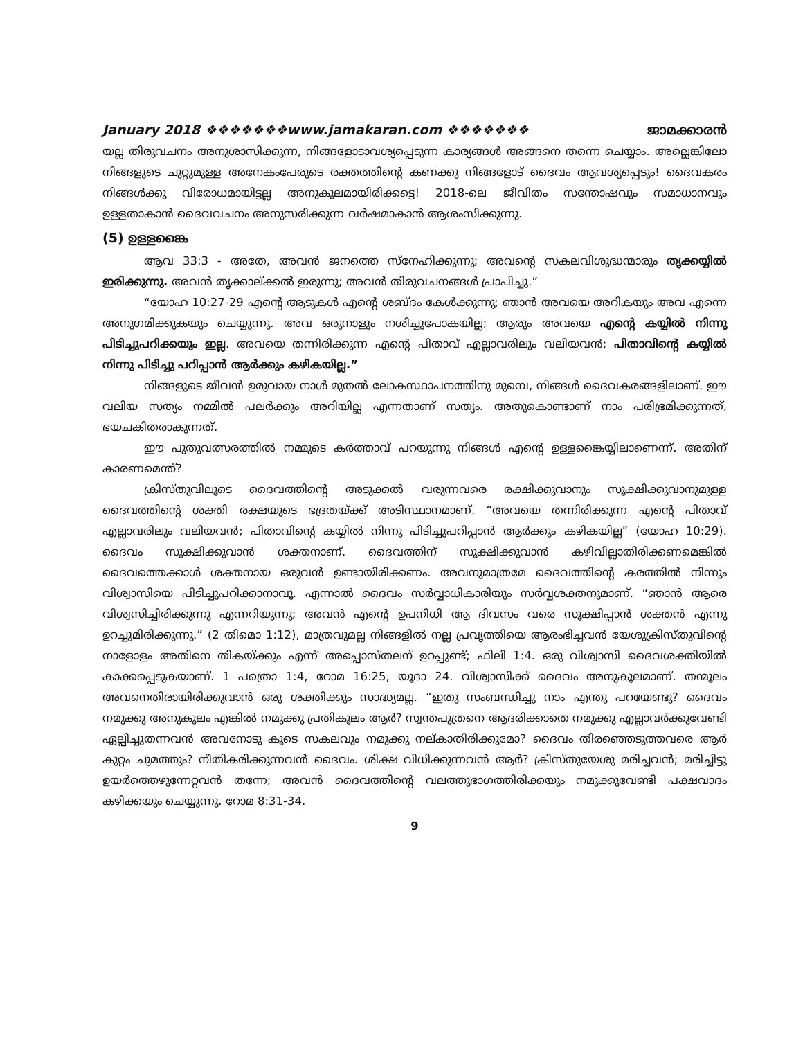January 2018 ❖❖❖❖❖❖❖www.jamakaran.com ❖❖❖❖❖❖❖ ജാമക്കാരൻ
യല്ല തിരുവചനം അനുശാസിക്കുന്ന, നിങ്ങളോടാവശ്യപ്പെടുന്ന കാര്യങ്ങൾ അങ്ങനെ തന്നെ ചെയ്യാം. അല്ലെങ്കിലോ നിങ്ങളുടെ ചുറ്റുമുള്ള അനേകംപേരുടെ രക്തത്തിന്റെ കണക്കു നിങ്ങളോട് ദൈവം ആവശ്യപ്പെടും! ദൈവകരം നിങ്ങൾക്കു വിരോധമായിട്ടല്ല അനുകൂലമായിരിക്കട്ടെ! 2018-ലെ ജീവിതം സന്തോഷവും സമാധാനവും ഉള്ളതാകാൻ ദൈവവചനം അനുസരിക്കുന്ന വർഷമാകാൻ ആശംസിക്കുന്നു.
(5) ഉള്ളങ്കൈ
ആവ 33:3 - അതേ, അവൻ ജനത്തെ സ്നേഹിക്കുന്നു; അവന്റെ സകലവിശുദ്ധന്മാരും തൃക്കയ്യിൽ ഇരിക്കുന്നു. അവൻ തൃക്കാല്ക്കൽ ഇരുന്നു; അവൻ തിരുവചനങ്ങൾ പ്രാപിച്ചു.”
“യോഹ 10:27-29 എന്റെ ആടുകൾ എന്റെ ശബ്ദം കേൾക്കുന്നു; ഞാൻ അവയെ അറികയും അവ എന്നെ അനുഗമിക്കുകയും ചെയ്യുന്നു. അവ ഒരുനാളും നശിച്ചുപോകയില്ല; ആരും അവയെ എന്റെ കയ്യിൽ നിന്നു പിടിച്ചുപറിക്കയും ഇല്ല. അവയെ തന്നിരിക്കുന്ന എന്റെ പിതാവ് എല്ലാവരിലും വലിയവൻ; പിതാവിന്റെ കയ്യിൽ നിന്നു പിടിച്ചു പറിപ്പാൻ ആർക്കും കഴികയില്ല.”
നിങ്ങളുടെ ജീവൻ ഉരുവായ നാൾ മുതൽ ലോകസ്ഥാപനത്തിനു മുമ്പെ, നിങ്ങൾ ദൈവകരങ്ങളിലാണ്. ഈ വലിയ സത്യം നമ്മിൽ പലർക്കും അറിയില്ല എന്നതാണ് സത്യം. അതുകൊണ്ടാണ് നാം പരിഭ്രമിക്കുന്നത്, ഭയചകിതരാകുന്നത്.
ഈ പുതുവത്സരത്തിൽ നമ്മുടെ കർത്താവ് പറയുന്നു നിങ്ങൾ എന്റെ ഉള്ളങ്കൈയ്യിലാണെന്ന്. അതിന് കാരണമെന്ത്?
ക്രിസ്തുവിലൂടെ ദൈവത്തിന്റെ അടുക്കൽ വരുന്നവരെ രക്ഷിക്കുവാനും സൂക്ഷിക്കുവാനുമുള്ള ദൈവത്തിന്റെ ശക്തി രക്ഷയുടെ ഭദ്രതയ്ക്ക് അടിസ്ഥാനമാണ്. “അവയെ തന്നിരിക്കുന്ന എന്റെ പിതാവ് എല്ലാവരിലും വലിയവൻ; പിതാവിന്റെ കയ്യിൽ നിന്നു പിടിച്ചുപറിപ്പാൻ ആർക്കും കഴികയില്ല” (യോഹ 10:29). ദൈവം സൂക്ഷിക്കുവാൻ ശക്തനാണ്. ദൈവത്തിന് സൂക്ഷിക്കുവാൻ കഴിവില്ലാതിരിക്കണമെങ്കിൽ ദൈവത്തെക്കാൾ ശക്തനായ ഒരുവൻ ഉണ്ടായിരിക്കണം. അവനുമാത്രമേ ദൈവത്തിന്റെ കരത്തിൽ നിന്നും വിശ്വാസിയെ പിടിച്ചുപറിക്കാനാവൂ. എന്നാൽ ദൈവം സർവ്വാധികാരിയും സർവ്വശക്തനുമാണ്. “ഞാൻ ആരെ വിശ്വസിച്ചിരിക്കുന്നു എന്നറിയുന്നു; അവൻ എന്റെ ഉപനിധി ആ ദിവസം വരെ സൂക്ഷിപ്പാൻ ശക്തൻ എന്നു ഉറച്ചുമിരിക്കുന്നു.” (2 തിമൊ 1:12), മാത്രവുമല്ല നിങ്ങളിൽ നല്ല പ്രവൃത്തിയെ ആരംഭിച്ചവൻ യേശുക്രിസ്തുവിന്റെ നാളോളം അതിനെ തികയ്ക്കും എന്ന് അപ്പൊസ്തലന് ഉറപ്പുണ്ട്; ഫിലി 1:4. ഒരു വിശ്വാസി ദൈവശക്തിയിൽ കാക്കപ്പെടുകയാണ്. 1 പത്രൊ 1:4, റോമ 16:25, യൂദാ 24. വിശ്വാസിക്ക് ദൈവം അനുകൂലമാണ്. തന്മൂലം അവനെതിരായിരിക്കുവാൻ ഒരു ശക്തിക്കും സാദ്ധ്യമല്ല. “ഇതു സംബന്ധിച്ചു നാം എന്തു പറയേണ്ടു? ദൈവം നമുക്കു അനുകൂലം എങ്കിൽ നമുക്കു പ്രതികൂലം ആർ? സ്വന്തപുത്രനെ ആദരിക്കാതെ നമുക്കു എല്ലാവർക്കുവേണ്ടി ഏല്പിച്ചുതന്നവൻ അവനോടു കൂടെ സകലവും നമുക്കു നല്കാതിരിക്കുമോ? ദൈവം തിരഞ്ഞെടുത്തവരെ ആർ കുറ്റം ചുമത്തും? നീതികരിക്കുന്നവൻ ദൈവം. ശിക്ഷ വിധിക്കുന്നവൻ ആർ? ക്രിസ്തുയേശു മരിച്ചവൻ; മരിച്ചിട്ടു ഉയർത്തെഴുന്നേറ്റവൻ തന്നേ; അവൻ ദൈവത്തിന്റെ വലത്തുഭാഗത്തിരിക്കയും നമുക്കുവേണ്ടി പക്ഷവാദം കഴിക്കയും ചെയ്യുന്നു. റോമ 8:31-34.
9